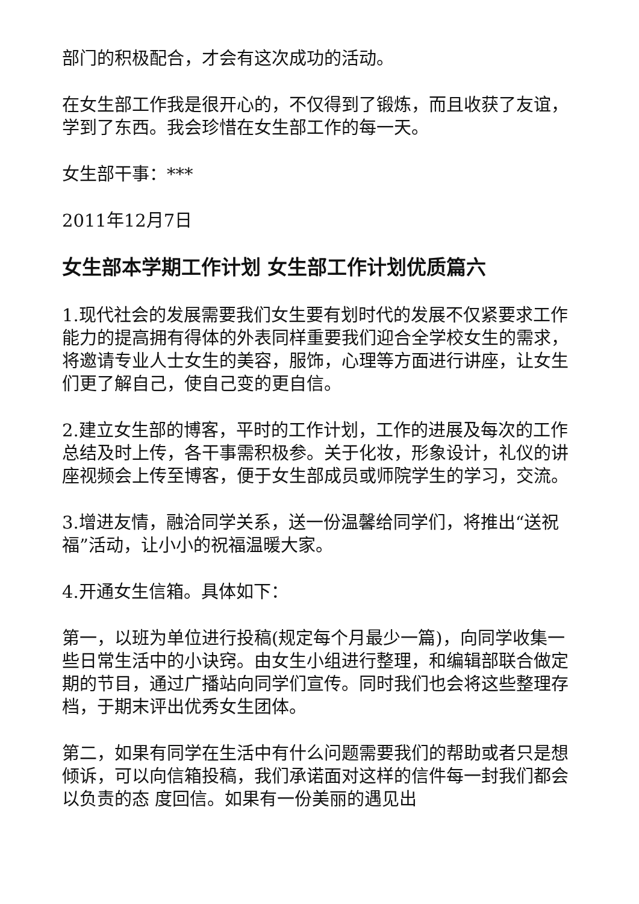部门的积极配合，才会有这次成功的活动。
在女生部工作我是很开心的，不仅得到了锻炼，而且收获了友谊，学到了东西。我会珍惜在女生部工作的每一天。
女生部干事：***
2011年12月7日
女生部本学期工作计划 女生部工作计划优质篇六
1.现代社会的发展需要我们女生要有划时代的发展不仅紧要求工作能力的提高拥有得体的外表同样重要我们迎合全学校女生的需求，将邀请专业人士女生的美容，服饰，心理等方面进行讲座，让女生们更了解自己，使自己变的更自信。
2.建立女生部的博客，平时的工作计划，工作的进展及每次的工作总结及时上传，各干事需积极参。关于化妆，形象设计，礼仪的讲座视频会上传至博客，便于女生部成员或师院学生的学习，交流。
3.增进友情，融洽同学关系，送一份温馨给同学们，将推出“送祝福”活动，让小小的祝福温暖大家。
4.开通女生信箱。具体如下：
第一，以班为单位进行投稿(规定每个月最少一篇)，向同学收集一些日常生活中的小诀窍。由女生小组进行整理，和编辑部联合做定期的节目，通过广播站向同学们宣传。同时我们也会将这些整理存档，于期末评出优秀女生团体。
第二，如果有同学在生活中有什么问题需要我们的帮助或者只是想倾诉，可以向信箱投稿，我们承诺面对这样的信件每一封我们都会以负责的态 度回信。如果有一份美丽的遇见出